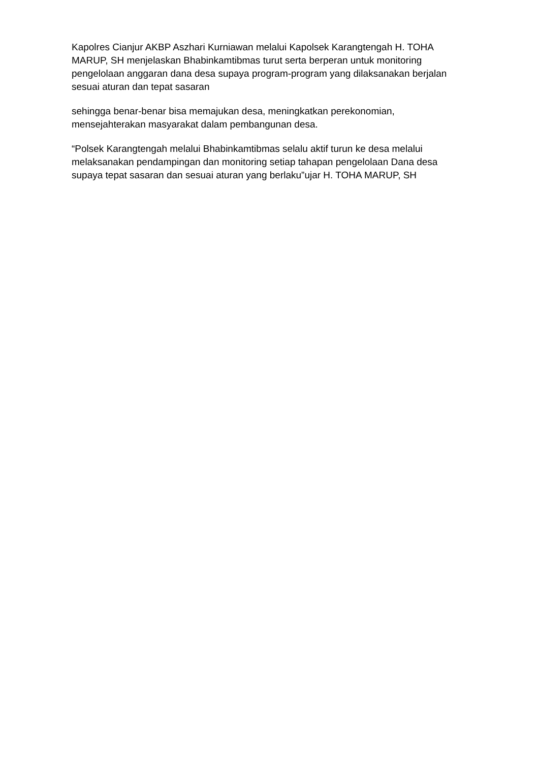Kapolres Cianjur AKBP Aszhari Kurniawan melalui Kapolsek Karangtengah H. TOHA MARUP, SH menjelaskan Bhabinkamtibmas turut serta berperan untuk monitoring pengelolaan anggaran dana desa supaya program-program yang dilaksanakan berjalan sesuai aturan dan tepat sasaran
sehingga benar-benar bisa memajukan desa, meningkatkan perekonomian, mensejahterakan masyarakat dalam pembangunan desa.
“Polsek Karangtengah melalui Bhabinkamtibmas selalu aktif turun ke desa melalui melaksanakan pendampingan dan monitoring setiap tahapan pengelolaan Dana desa supaya tepat sasaran dan sesuai aturan yang berlaku”ujar H. TOHA MARUP, SH